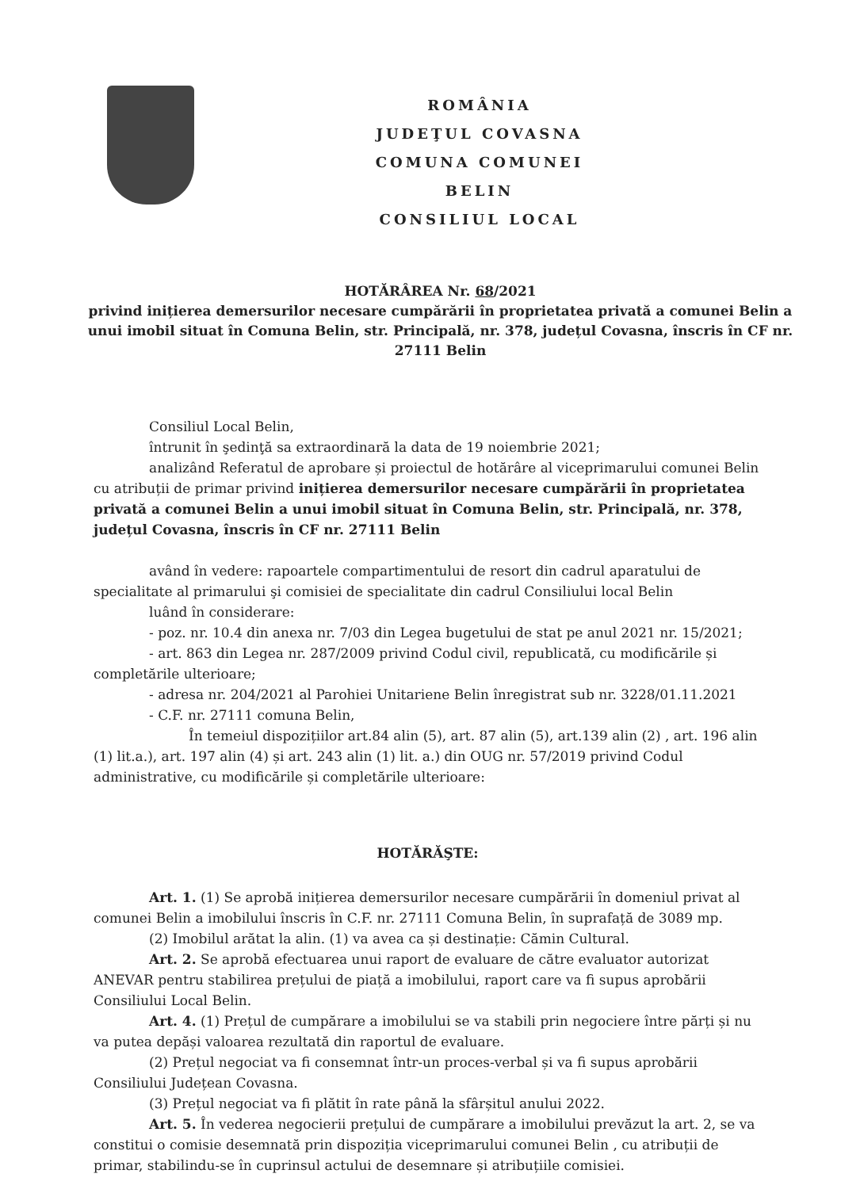ROMÂNIA
JUDEŢUL COVASNA
COMUNA COMUNEI BELIN
CONSILIUL LOCAL
HOTĂRÂREA Nr. 68/2021
privind inițierea demersurilor necesare cumpărării în proprietatea privată a comunei Belin a unui imobil situat în Comuna Belin, str. Principală, nr. 378, județul Covasna, înscris în CF nr. 27111 Belin
Consiliul Local Belin,
întrunit în şedinţă sa extraordinară la data de 19 noiembrie 2021;
analizând Referatul de aprobare și proiectul de hotărâre al viceprimarului comunei Belin cu atribuții de primar privind inițierea demersurilor necesare cumpărării în proprietatea privată a comunei Belin a unui imobil situat în Comuna Belin, str. Principală, nr. 378, județul Covasna, înscris în CF nr. 27111 Belin
având în vedere: rapoartele compartimentului de resort din cadrul aparatului de specialitate al primarului şi comisiei de specialitate din cadrul Consiliului local Belin
luând în considerare:
- poz. nr. 10.4 din anexa nr. 7/03 din Legea bugetului de stat pe anul 2021 nr. 15/2021;
- art. 863 din Legea nr. 287/2009 privind Codul civil, republicată, cu modificările și completările ulterioare;
- adresa nr. 204/2021 al Parohiei Unitariene Belin înregistrat sub nr. 3228/01.11.2021
- C.F. nr. 27111 comuna Belin,
În temeiul dispozițiilor art.84 alin (5), art. 87 alin (5), art.139 alin (2) , art. 196 alin (1) lit.a.), art. 197 alin (4) și art. 243 alin (1) lit. a.) din OUG nr. 57/2019 privind Codul administrative, cu modificările și completările ulterioare:
HOTĂRĂŞTE:
Art. 1. (1) Se aprobă inițierea demersurilor necesare cumpărării în domeniul privat al comunei Belin a imobilului înscris în C.F. nr. 27111 Comuna Belin, în suprafață de 3089 mp.
(2) Imobilul arătat la alin. (1) va avea ca și destinație: Cămin Cultural.
Art. 2. Se aprobă efectuarea unui raport de evaluare de către evaluator autorizat ANEVAR pentru stabilirea prețului de piață a imobilului, raport care va fi supus aprobării Consiliului Local Belin.
Art. 4. (1) Prețul de cumpărare a imobilului se va stabili prin negociere între părți și nu va putea depăși valoarea rezultată din raportul de evaluare.
(2) Prețul negociat va fi consemnat într-un proces-verbal și va fi supus aprobării Consiliului Județean Covasna.
(3) Prețul negociat va fi plătit în rate până la sfârșitul anului 2022.
Art. 5. În vederea negocierii prețului de cumpărare a imobilului prevăzut la art. 2, se va constitui o comisie desemnată prin dispoziția viceprimarului comunei Belin , cu atribuții de primar, stabilindu-se în cuprinsul actului de desemnare și atribuțiile comisiei.